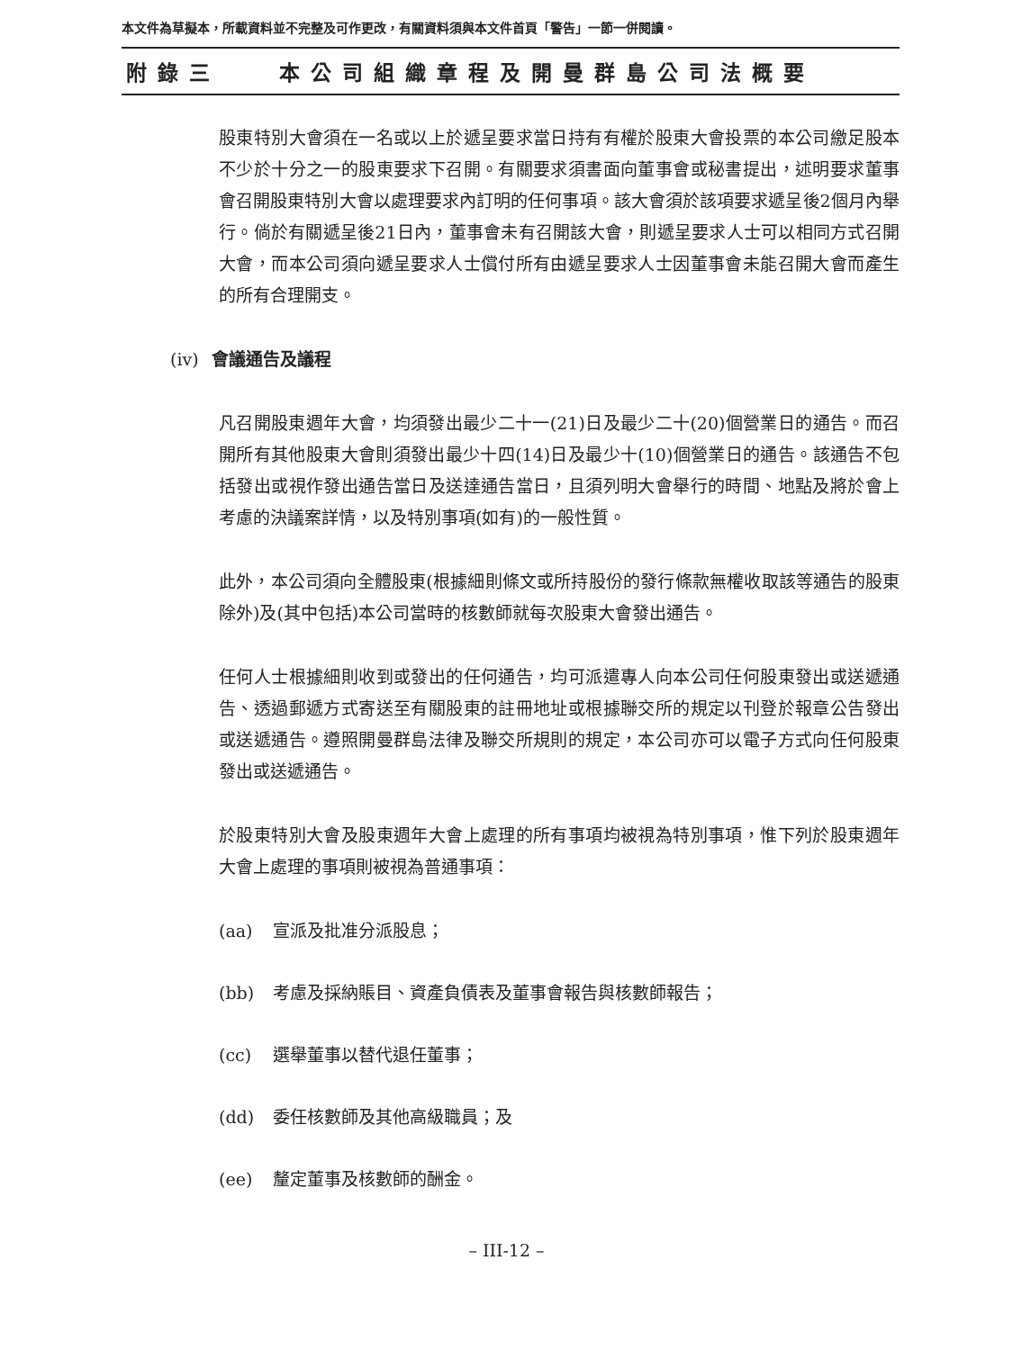本文件為草擬本，所載資料並不完整及可作更改，有關資料須與本文件首頁「警告」一節一併閱讀。
附錄三 本公司組織章程及開曼群島公司法概要
股東特別大會須在一名或以上於遞呈要求當日持有有權於股東大會投票的本公司繳足股本不少於十分之一的股東要求下召開。有關要求須書面向董事會或秘書提出，述明要求董事會召開股東特別大會以處理要求內訂明的任何事項。該大會須於該項要求遞呈後2個月內舉行。倘於有關遞呈後21日內，董事會未有召開該大會，則遞呈要求人士可以相同方式召開大會，而本公司須向遞呈要求人士償付所有由遞呈要求人士因董事會未能召開大會而產生的所有合理開支。
(iv) 會議通告及議程
凡召開股東週年大會，均須發出最少二十一(21)日及最少二十(20)個營業日的通告。而召開所有其他股東大會則須發出最少十四(14)日及最少十(10)個營業日的通告。該通告不包括發出或視作發出通告當日及送達通告當日，且須列明大會舉行的時間、地點及將於會上考慮的決議案詳情，以及特別事項(如有)的一般性質。
此外，本公司須向全體股東(根據細則條文或所持股份的發行條款無權收取該等通告的股東除外)及(其中包括)本公司當時的核數師就每次股東大會發出通告。
任何人士根據細則收到或發出的任何通告，均可派遣專人向本公司任何股東發出或送遞通告、透過郵遞方式寄送至有關股東的註冊地址或根據聯交所的規定以刊登於報章公告發出或送遞通告。遵照開曼群島法律及聯交所規則的規定，本公司亦可以電子方式向任何股東發出或送遞通告。
於股東特別大會及股東週年大會上處理的所有事項均被視為特別事項，惟下列於股東週年大會上處理的事項則被視為普通事項：
(aa) 宣派及批准分派股息；
(bb) 考慮及採納賬目、資產負債表及董事會報告與核數師報告；
(cc) 選舉董事以替代退任董事；
(dd) 委任核數師及其他高級職員；及
(ee) 釐定董事及核數師的酬金。
– III-12 –